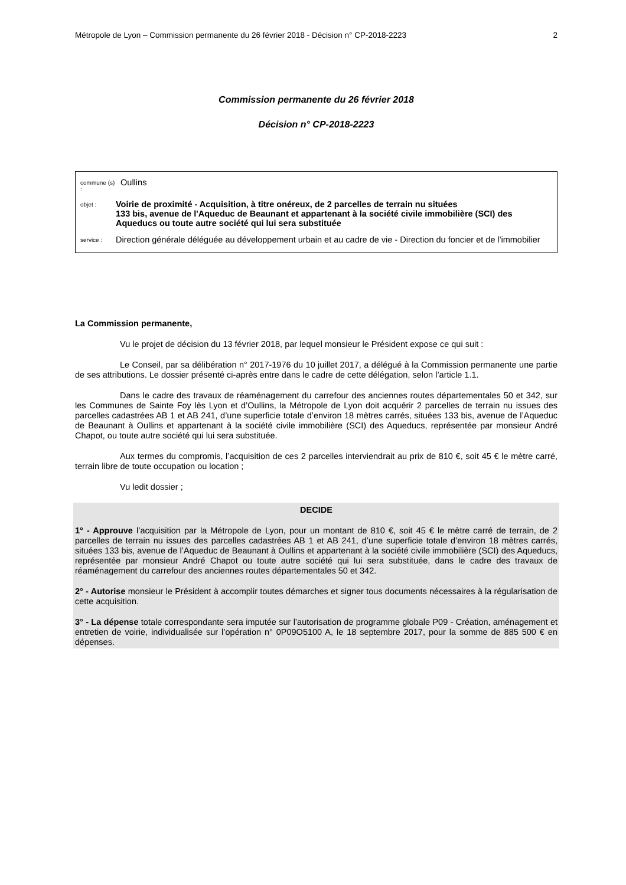Métropole de Lyon – Commission permanente du 26 février 2018 - Décision n° CP-2018-2223 2
Commission permanente du 26 février 2018
Décision n° CP-2018-2223
commune (s) : Oullins
objet : Voirie de proximité - Acquisition, à titre onéreux, de 2 parcelles de terrain nu situées
133 bis, avenue de l'Aqueduc de Beaunant et appartenant à la société civile immobilière (SCI) des Aqueducs ou toute autre société qui lui sera substituée
service : Direction générale déléguée au développement urbain et au cadre de vie - Direction du foncier et de l'immobilier
La Commission permanente,
Vu le projet de décision du 13 février 2018, par lequel monsieur le Président expose ce qui suit :
Le Conseil, par sa délibération n° 2017-1976 du 10 juillet 2017, a délégué à la Commission permanente une partie de ses attributions. Le dossier présenté ci-après entre dans le cadre de cette délégation, selon l’article 1.1.
Dans le cadre des travaux de réaménagement du carrefour des anciennes routes départementales 50 et 342, sur les Communes de Sainte Foy lès Lyon et d’Oullins, la Métropole de Lyon doit acquérir 2 parcelles de terrain nu issues des parcelles cadastrées AB 1 et AB 241, d’une superficie totale d’environ 18 mètres carrés, situées 133 bis, avenue de l’Aqueduc de Beaunant à Oullins et appartenant à la société civile immobilière (SCI) des Aqueducs, représentée par monsieur André Chapot, ou toute autre société qui lui sera substituée.
Aux termes du compromis, l’acquisition de ces 2 parcelles interviendrait au prix de 810 €, soit 45 € le mètre carré, terrain libre de toute occupation ou location ;
Vu ledit dossier ;
DECIDE
1° - Approuve l’acquisition par la Métropole de Lyon, pour un montant de 810 €, soit 45 € le mètre carré de terrain, de 2 parcelles de terrain nu issues des parcelles cadastrées AB 1 et AB 241, d’une superficie totale d’environ 18 mètres carrés, situées 133 bis, avenue de l’Aqueduc de Beaunant à Oullins et appartenant à la société civile immobilière (SCI) des Aqueducs, représentée par monsieur André Chapot ou toute autre société qui lui sera substituée, dans le cadre des travaux de réaménagement du carrefour des anciennes routes départementales 50 et 342.
2° - Autorise monsieur le Président à accomplir toutes démarches et signer tous documents nécessaires à la régularisation de cette acquisition.
3° - La dépense totale correspondante sera imputée sur l’autorisation de programme globale P09 - Création, aménagement et entretien de voirie, individualisée sur l’opération n° 0P09O5100 A, le 18 septembre 2017, pour la somme de 885 500 € en dépenses.